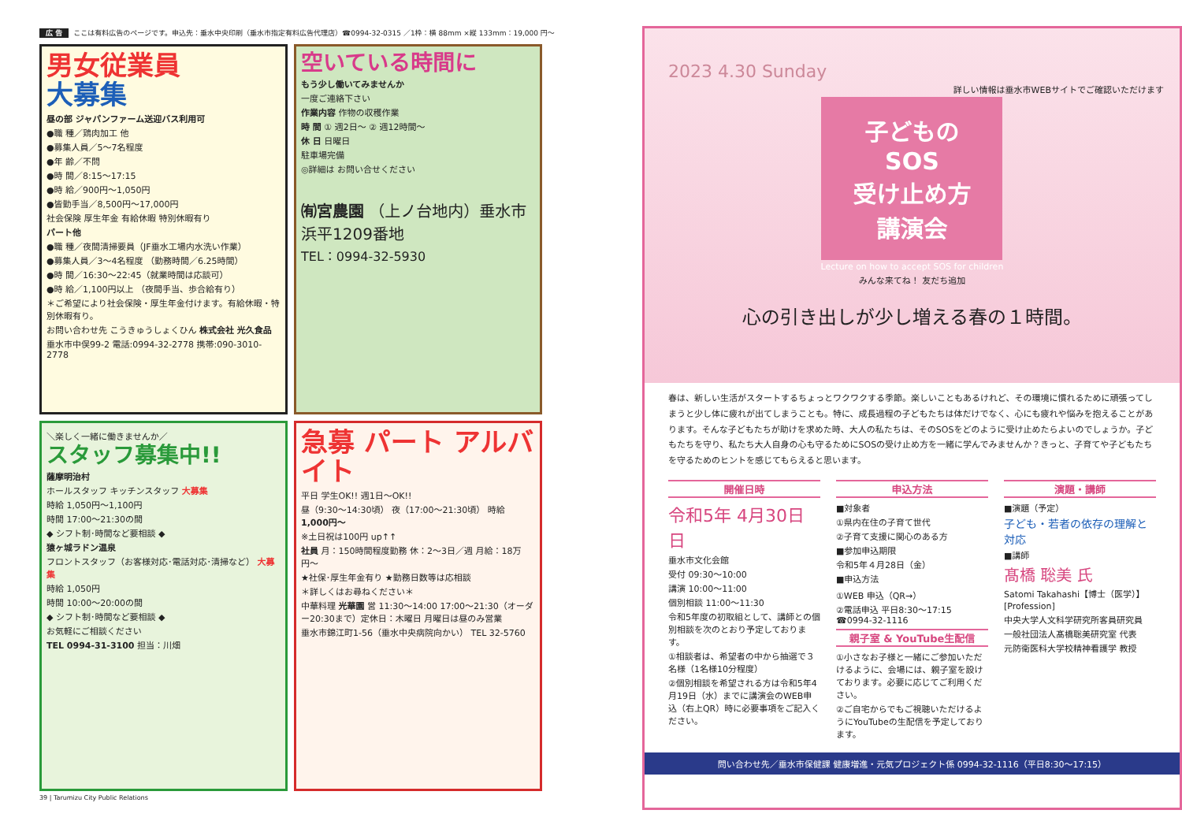広 告 ここは有料広告のページです。申込先：垂水中央印刷（垂水市指定有料広告代理店）☎0994-32-0315 ／1枠：横 88mm ×縦 133mm：19,000 円〜
男女従業員
大募集
昼の部 ジャパンファーム送迎バス利用可
●職 種／鶏肉加工 他
●募集人員／5〜7名程度
●年 齢／不問
●時 間／8:15〜17:15
●時 給／900円〜1,050円
●皆勤手当／8,500円〜17,000円
社会保険 厚生年金 有給休暇 特別休暇有り
パート他
●職 種／夜間清掃要員（JF垂水工場内水洗い作業）
●募集人員／3〜4名程度 （勤務時間／6.25時間）
●時 間／16:30〜22:45（就業時間は応談可）
●時 給／1,100円以上 （夜間手当、歩合給有り）
＊ご希望により社会保険・厚生年金付けます。有給休暇・特別休暇有り。
お問い合わせ先 こうきゅうしょくひん 株式会社 光久食品
垂水市中俣99-2 電話:0994-32-2778 携帯:090-3010-2778
空いている時間に
もう少し働いてみませんか
一度ご連絡下さい
作業内容 作物の収穫作業
時 間 ① 週2日〜 ② 週12時間〜
休 日 日曜日
駐車場完備
◎詳細は お問い合せください
㈲宮農園 （上ノ台地内）垂水市浜平1209番地
TEL：0994-32-5930
＼楽しく一緒に働きませんか／
スタッフ募集中!!
薩摩明治村
ホールスタッフ キッチンスタッフ 大募集
時給 1,050円〜1,100円
時間 17:00〜21:30の間
◆ シフト制･時間など要相談 ◆
猿ヶ城ラドン温泉
フロントスタッフ（お客様対応･電話対応･清掃など） 大募集
時給 1,050円
時間 10:00〜20:00の間
◆ シフト制･時間など要相談 ◆
お気軽にご相談ください
TEL 0994-31-3100 担当：川畑
急募 パート アルバイト
平日 学生OK!! 週1日〜OK!!
昼（9:30〜14:30頃） 夜（17:00〜21:30頃） 時給 1,000円〜
※土日祝は100円 up↑↑
社員 月：150時間程度勤務 休：2〜3日／週 月給：18万円〜
★社保･厚生年金有り ★勤務日数等は応相談
＊詳しくはお尋ねください＊
中華料理 光華園 営 11:30〜14:00 17:00〜21:30（オーダー20:30まで）定休日：木曜日 月曜日は昼のみ営業
垂水市錦江町1-56（垂水中央病院向かい） TEL 32-5760
39 | Tarumizu City Public Relations
2023 4.30 Sunday
詳しい情報は垂水市WEBサイトでご確認いただけます
子どもの
SOS
受け止め方
講演会
Lecture on how to accept SOS for children
みんな来てね！ 友だち追加
心の引き出しが少し増える春の１時間。
春は、新しい生活がスタートするちょっとワクワクする季節。楽しいこともあるけれど、その環境に慣れるために頑張ってしまうと少し体に疲れが出てしまうことも。特に、成長過程の子どもたちは体だけでなく、心にも疲れや悩みを抱えることがあります。そんな子どもたちが助けを求めた時、大人の私たちは、そのSOSをどのように受け止めたらよいのでしょうか。子どもたちを守り、私たち大人自身の心も守るためにSOSの受け止め方を一緒に学んでみませんか？きっと、子育てや子どもたちを守るためのヒントを感じてもらえると思います。
開催日時
令和5年 4月30日 日
垂水市文化会館
受付 09:30〜10:00
講演 10:00〜11:00
個別相談 11:00〜11:30
令和5年度の初取組として、講師との個別相談を次のとおり予定しております。
①相談者は、希望者の中から抽選で３名様（1名様10分程度）
②個別相談を希望される方は令和5年4月19日（水）までに講演会のWEB申込（右上QR）時に必要事項をご記入ください。
申込方法
■対象者
①県内在住の子育て世代
②子育て支援に関心のある方
■参加申込期限
令和5年４月28日（金）
■申込方法
①WEB 申込（QR→）
②電話申込 平日8:30〜17:15 ☎0994-32-1116
親子室 & YouTube生配信
①小さなお子様と一緒にご参加いただけるように、会場には、親子室を設けております。必要に応じてご利用ください。
②ご自宅からでもご視聴いただけるようにYouTubeの生配信を予定しております。
演題・講師
■演題（予定）
子ども・若者の依存の理解と対応
■講師
髙橋 聡美 氏
Satomi Takahashi【博士（医学）】
[Profession]
中央大学人文科学研究所客員研究員
一般社団法人髙橋聡美研究室 代表
元防衛医科大学校精神看護学 教授
問い合わせ先／垂水市保健課 健康増進・元気プロジェクト係 0994-32-1116（平日8:30〜17:15）